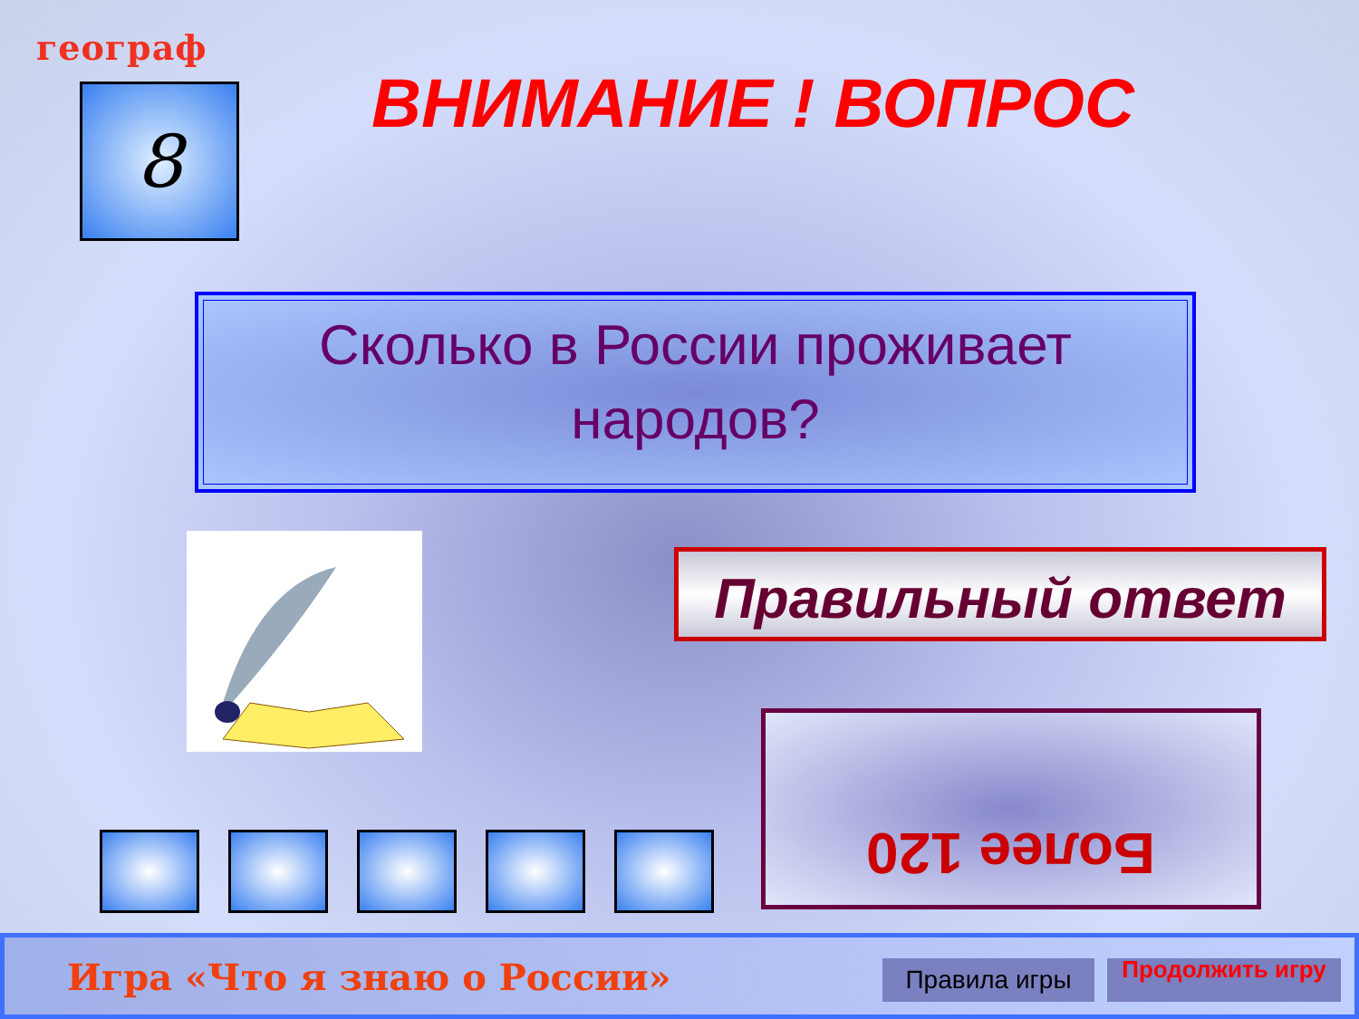географ
8 ВНИМАНИЕ ! ВОПРОС
Сколько в России проживает
народов?
Правильный ответ
Более 120
Игра «Что я знаю о России» Правила игры Продолжить игру